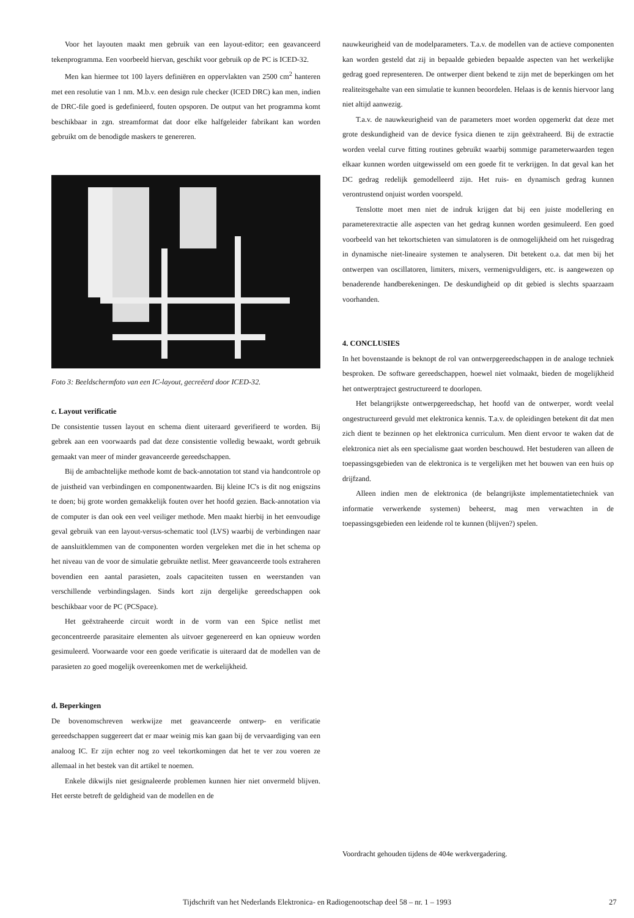Voor het layouten maakt men gebruik van een layout-editor; een geavanceerd tekenprogramma. Een voorbeeld hiervan, geschikt voor gebruik op de PC is ICED-32.
Men kan hiermee tot 100 layers definiëren en oppervlakten van 2500 cm<sup>2</sup> hanteren met een resolutie van 1 nm. M.b.v. een design rule checker (ICED DRC) kan men, indien de DRC-file goed is gedefinieerd, fouten opsporen. De output van het programma komt beschikbaar in zgn. streamformat dat door elke halfgeleider fabrikant kan worden gebruikt om de benodigde maskers te genereren.
Foto 3: Beeldschermfoto van een IC-layout, gecreëerd door ICED-32.
c. Layout verificatie
De consistentie tussen layout en schema dient uiteraard geverifieerd te worden. Bij gebrek aan een voorwaards pad dat deze consistentie volledig bewaakt, wordt gebruik gemaakt van meer of minder geavanceerde gereedschappen.
Bij de ambachtelijke methode komt de back-annotation tot stand via handcontrole op de juistheid van verbindingen en componentwaarden. Bij kleine IC's is dit nog enigszins te doen; bij grote worden gemakkelijk fouten over het hoofd gezien. Back-annotation via de computer is dan ook een veel veiliger methode. Men maakt hierbij in het eenvoudige geval gebruik van een layout-versus-schematic tool (LVS) waarbij de verbindingen naar de aansluitklemmen van de componenten worden vergeleken met die in het schema op het niveau van de voor de simulatie gebruikte netlist. Meer geavanceerde tools extraheren bovendien een aantal parasieten, zoals capaciteiten tussen en weerstanden van verschillende verbindingslagen. Sinds kort zijn dergelijke gereedschappen ook beschikbaar voor de PC (PCSpace).
Het geëxtraheerde circuit wordt in de vorm van een Spice netlist met geconcentreerde parasitaire elementen als uitvoer gegenereerd en kan opnieuw worden gesimuleerd. Voorwaarde voor een goede verificatie is uiteraard dat de modellen van de parasieten zo goed mogelijk overeenkomen met de werkelijkheid.
d. Beperkingen
De bovenomschreven werkwijze met geavanceerde ontwerp- en verificatie gereedschappen suggereert dat er maar weinig mis kan gaan bij de vervaardiging van een analoog IC. Er zijn echter nog zo veel tekortkomingen dat het te ver zou voeren ze allemaal in het bestek van dit artikel te noemen.
Enkele dikwijls niet gesignaleerde problemen kunnen hier niet onvermeld blijven. Het eerste betreft de geldigheid van de modellen en de
nauwkeurigheid van de modelparameters. T.a.v. de modellen van de actieve componenten kan worden gesteld dat zij in bepaalde gebieden bepaalde aspecten van het werkelijke gedrag goed representeren. De ontwerper dient bekend te zijn met de beperkingen om het realiteitsgehalte van een simulatie te kunnen beoordelen. Helaas is de kennis hiervoor lang niet altijd aanwezig.
T.a.v. de nauwkeurigheid van de parameters moet worden opgemerkt dat deze met grote deskundigheid van de device fysica dienen te zijn geëxtraheerd. Bij de extractie worden veelal curve fitting routines gebruikt waarbij sommige parameterwaarden tegen elkaar kunnen worden uitgewisseld om een goede fit te verkrijgen. In dat geval kan het DC gedrag redelijk gemodelleerd zijn. Het ruis- en dynamisch gedrag kunnen verontrustend onjuist worden voorspeld.
Tenslotte moet men niet de indruk krijgen dat bij een juiste modellering en parameterextractie alle aspecten van het gedrag kunnen worden gesimuleerd. Een goed voorbeeld van het tekortschieten van simulatoren is de onmogelijkheid om het ruisgedrag in dynamische niet-lineaire systemen te analyseren. Dit betekent o.a. dat men bij het ontwerpen van oscillatoren, limiters, mixers, vermenigvuldigers, etc. is aangewezen op benaderende handberekeningen. De deskundigheid op dit gebied is slechts spaarzaam voorhanden.
4. CONCLUSIES
In het bovenstaande is beknopt de rol van ontwerpgereedschappen in de analoge techniek besproken. De software gereedschappen, hoewel niet volmaakt, bieden de mogelijkheid het ontwerptraject gestructureerd te doorlopen.
Het belangrijkste ontwerpgereedschap, het hoofd van de ontwerper, wordt veelal ongestructureerd gevuld met elektronica kennis. T.a.v. de opleidingen betekent dit dat men zich dient te bezinnen op het elektronica curriculum. Men dient ervoor te waken dat de elektronica niet als een specialisme gaat worden beschouwd. Het bestuderen van alleen de toepassingsgebieden van de elektronica is te vergelijken met het bouwen van een huis op drijfzand.
Alleen indien men de elektronica (de belangrijkste implementatietechniek van informatie verwerkende systemen) beheerst, mag men verwachten in de toepassingsgebieden een leidende rol te kunnen (blijven?) spelen.
Voordracht gehouden tijdens de 404e werkvergadering.
Tijdschrift van het Nederlands Elektronica- en Radiogenootschap deel 58 – nr. 1 – 1993 27